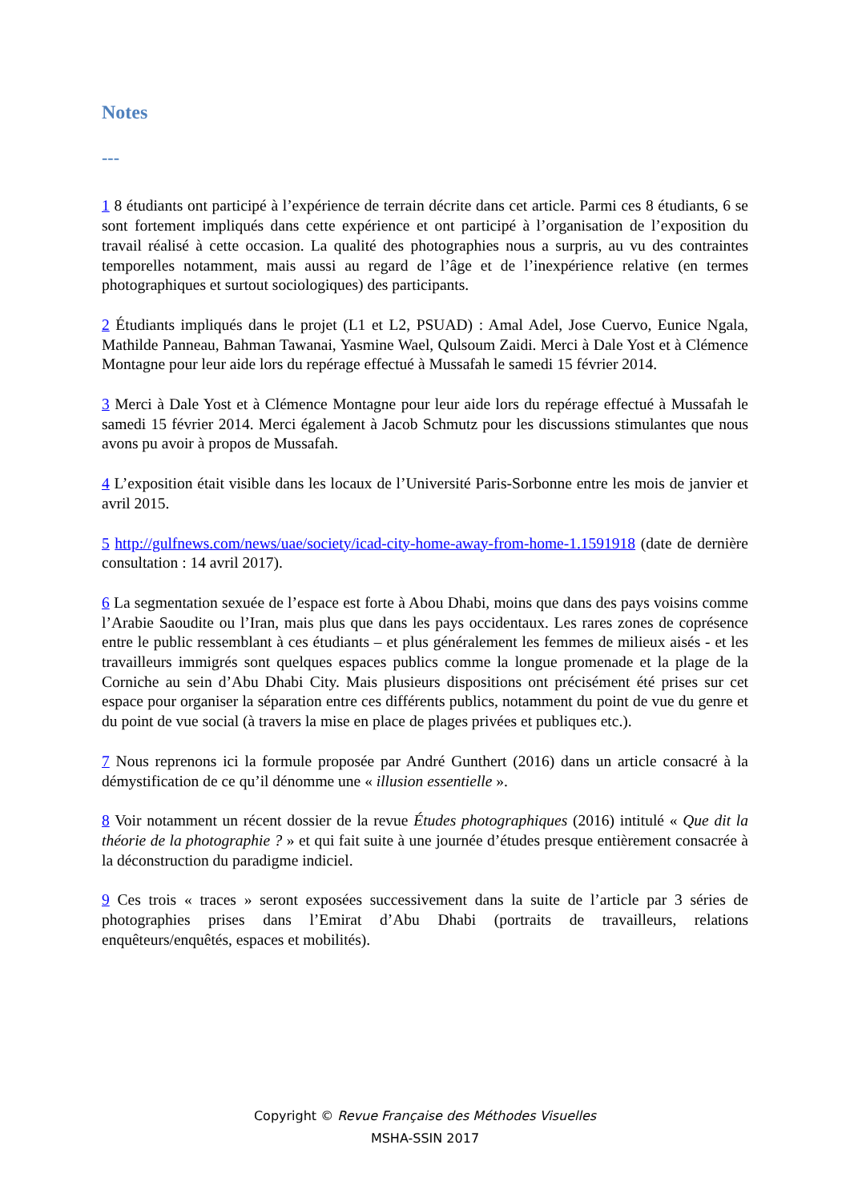Notes
---
1 8 étudiants ont participé à l’expérience de terrain décrite dans cet article. Parmi ces 8 étudiants, 6 se sont fortement impliqués dans cette expérience et ont participé à l’organisation de l’exposition du travail réalisé à cette occasion. La qualité des photographies nous a surpris, au vu des contraintes temporelles notamment, mais aussi au regard de l’âge et de l’inexpérience relative (en termes photographiques et surtout sociologiques) des participants.
2 Étudiants impliqués dans le projet (L1 et L2, PSUAD) : Amal Adel, Jose Cuervo, Eunice Ngala, Mathilde Panneau, Bahman Tawanai, Yasmine Wael, Qulsoum Zaidi. Merci à Dale Yost et à Clémence Montagne pour leur aide lors du repérage effectué à Mussafah le samedi 15 février 2014.
3 Merci à Dale Yost et à Clémence Montagne pour leur aide lors du repérage effectué à Mussafah le samedi 15 février 2014. Merci également à Jacob Schmutz pour les discussions stimulantes que nous avons pu avoir à propos de Mussafah.
4 L’exposition était visible dans les locaux de l’Université Paris-Sorbonne entre les mois de janvier et avril 2015.
5 http://gulfnews.com/news/uae/society/icad-city-home-away-from-home-1.1591918 (date de dernière consultation : 14 avril 2017).
6 La segmentation sexuée de l’espace est forte à Abou Dhabi, moins que dans des pays voisins comme l’Arabie Saoudite ou l’Iran, mais plus que dans les pays occidentaux. Les rares zones de coprésence entre le public ressemblant à ces étudiants – et plus généralement les femmes de milieux aisés - et les travailleurs immigrés sont quelques espaces publics comme la longue promenade et la plage de la Corniche au sein d’Abu Dhabi City. Mais plusieurs dispositions ont précisément été prises sur cet espace pour organiser la séparation entre ces différents publics, notamment du point de vue du genre et du point de vue social (à travers la mise en place de plages privées et publiques etc.).
7 Nous reprenons ici la formule proposée par André Gunthert (2016) dans un article consacré à la démystification de ce qu’il dénomme une « illusion essentielle ».
8 Voir notamment un récent dossier de la revue Études photographiques (2016) intitulé « Que dit la théorie de la photographie ? » et qui fait suite à une journée d’études presque entièrement consacrée à la déconstruction du paradigme indiciel.
9 Ces trois « traces » seront exposées successivement dans la suite de l’article par 3 séries de photographies prises dans l’Emirat d’Abu Dhabi (portraits de travailleurs, relations enquêteurs/enquêtés, espaces et mobilités).
Copyright © Revue Française des Méthodes Visuelles
MSHA-SSIN 2017